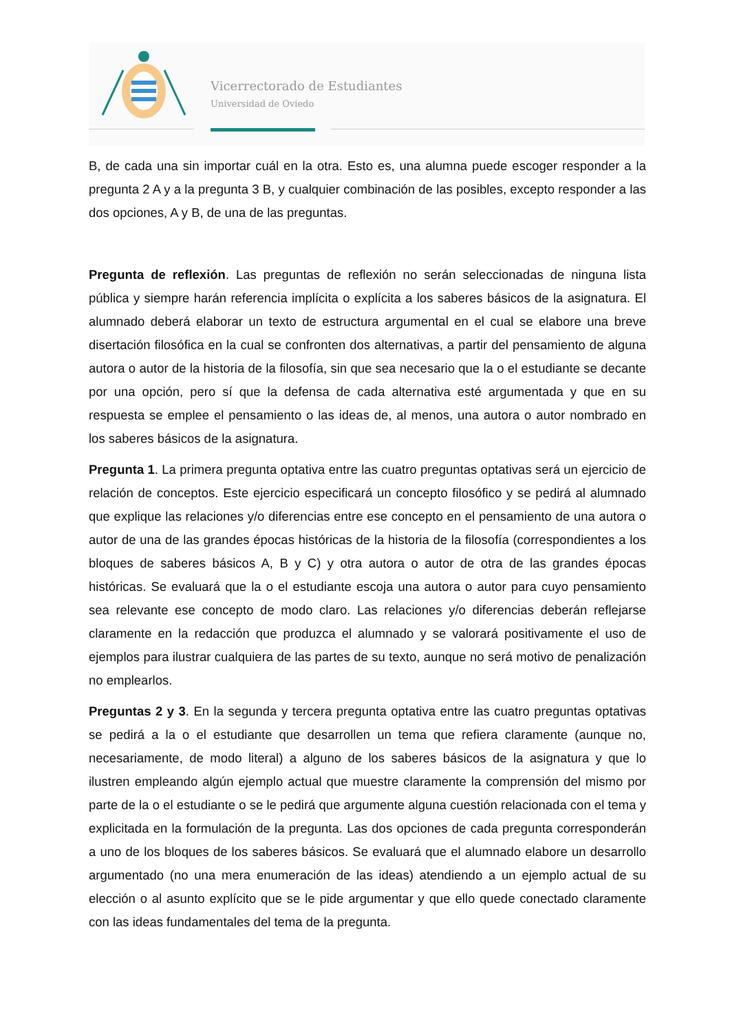Vicerrectorado de Estudiantes
Universidad de Oviedo
B, de cada una sin importar cuál en la otra. Esto es, una alumna puede escoger responder a la pregunta 2 A y a la pregunta 3 B, y cualquier combinación de las posibles, excepto responder a las dos opciones, A y B, de una de las preguntas.
Pregunta de reflexión. Las preguntas de reflexión no serán seleccionadas de ninguna lista pública y siempre harán referencia implícita o explícita a los saberes básicos de la asignatura. El alumnado deberá elaborar un texto de estructura argumental en el cual se elabore una breve disertación filosófica en la cual se confronten dos alternativas, a partir del pensamiento de alguna autora o autor de la historia de la filosofía, sin que sea necesario que la o el estudiante se decante por una opción, pero sí que la defensa de cada alternativa esté argumentada y que en su respuesta se emplee el pensamiento o las ideas de, al menos, una autora o autor nombrado en los saberes básicos de la asignatura.
Pregunta 1. La primera pregunta optativa entre las cuatro preguntas optativas será un ejercicio de relación de conceptos. Este ejercicio especificará un concepto filosófico y se pedirá al alumnado que explique las relaciones y/o diferencias entre ese concepto en el pensamiento de una autora o autor de una de las grandes épocas históricas de la historia de la filosofía (correspondientes a los bloques de saberes básicos A, B y C) y otra autora o autor de otra de las grandes épocas históricas. Se evaluará que la o el estudiante escoja una autora o autor para cuyo pensamiento sea relevante ese concepto de modo claro. Las relaciones y/o diferencias deberán reflejarse claramente en la redacción que produzca el alumnado y se valorará positivamente el uso de ejemplos para ilustrar cualquiera de las partes de su texto, aunque no será motivo de penalización no emplearlos.
Preguntas 2 y 3. En la segunda y tercera pregunta optativa entre las cuatro preguntas optativas se pedirá a la o el estudiante que desarrollen un tema que refiera claramente (aunque no, necesariamente, de modo literal) a alguno de los saberes básicos de la asignatura y que lo ilustren empleando algún ejemplo actual que muestre claramente la comprensión del mismo por parte de la o el estudiante o se le pedirá que argumente alguna cuestión relacionada con el tema y explicitada en la formulación de la pregunta. Las dos opciones de cada pregunta corresponderán a uno de los bloques de los saberes básicos. Se evaluará que el alumnado elabore un desarrollo argumentado (no una mera enumeración de las ideas) atendiendo a un ejemplo actual de su elección o al asunto explícito que se le pide argumentar y que ello quede conectado claramente con las ideas fundamentales del tema de la pregunta.